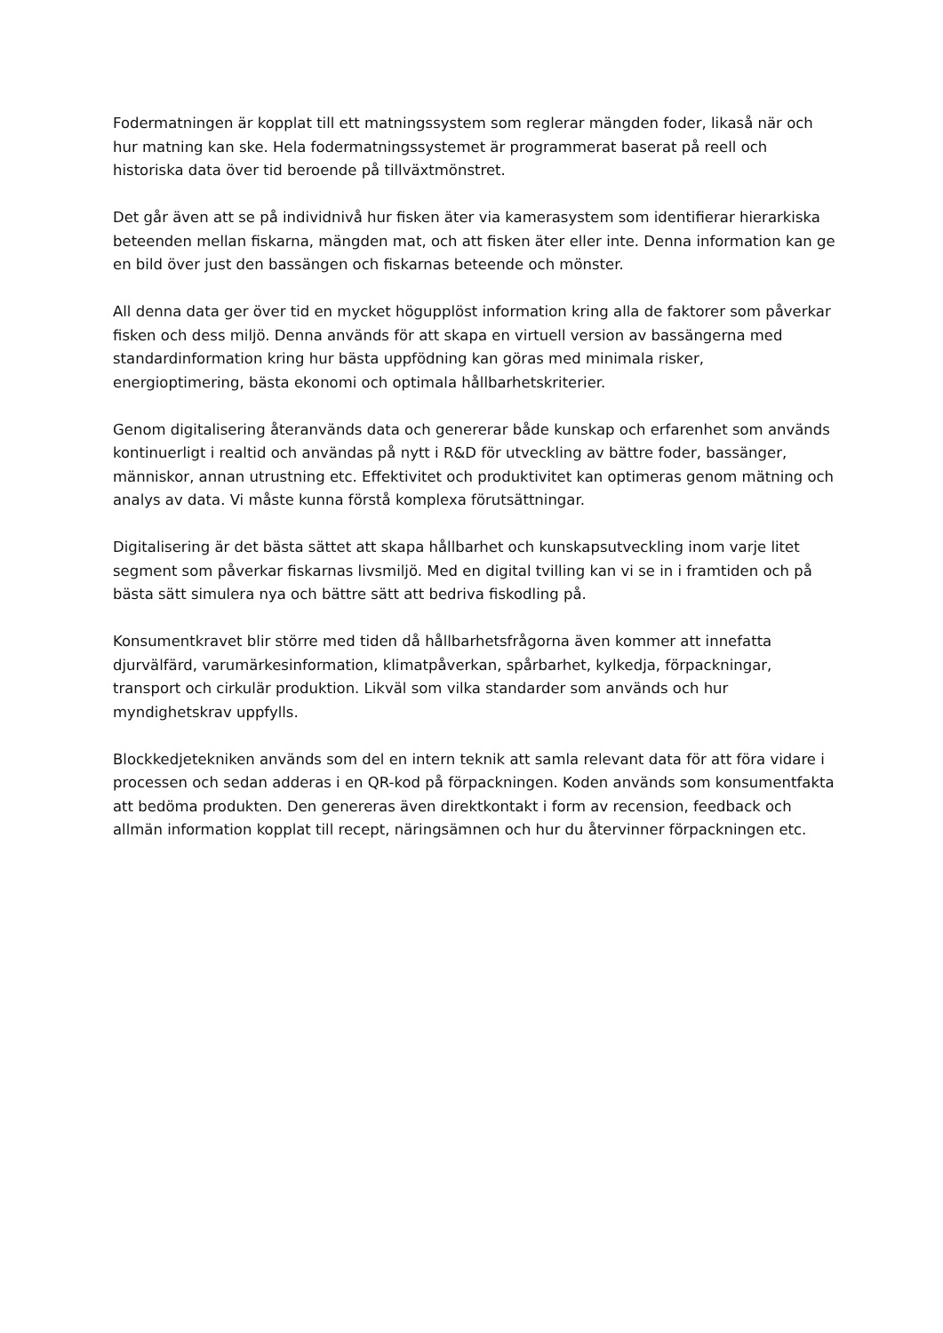Fodermatningen är kopplat till ett matningssystem som reglerar mängden foder, likaså när och hur matning kan ske. Hela fodermatningssystemet är programmerat baserat på reell och historiska data över tid beroende på tillväxtmönstret.
Det går även att se på individnivå hur fisken äter via kamerasystem som identifierar hierarkiska beteenden mellan fiskarna, mängden mat, och att fisken äter eller inte. Denna information kan ge en bild över just den bassängen och fiskarnas beteende och mönster.
All denna data ger över tid en mycket högupplöst information kring alla de faktorer som påverkar fisken och dess miljö. Denna används för att skapa en virtuell version av bassängerna med standardinformation kring hur bästa uppfödning kan göras med minimala risker, energioptimering, bästa ekonomi och optimala hållbarhetskriterier.
Genom digitalisering återanvänds data och genererar både kunskap och erfarenhet som används kontinuerligt i realtid och användas på nytt i R&D för utveckling av bättre foder, bassänger, människor, annan utrustning etc. Effektivitet och produktivitet kan optimeras genom mätning och analys av data. Vi måste kunna förstå komplexa förutsättningar.
Digitalisering är det bästa sättet att skapa hållbarhet och kunskapsutveckling inom varje litet segment som påverkar fiskarnas livsmiljö. Med en digital tvilling kan vi se in i framtiden och på bästa sätt simulera nya och bättre sätt att bedriva fiskodling på.
Konsumentkravet blir större med tiden då hållbarhetsfrågorna även kommer att innefatta djurvälfärd, varumärkesinformation, klimatpåverkan, spårbarhet, kylkedja, förpackningar, transport och cirkulär produktion. Likväl som vilka standarder som används och hur myndighetskrav uppfylls.
Blockkedjetekniken används som del en intern teknik att samla relevant data för att föra vidare i processen och sedan adderas i en QR-kod på förpackningen. Koden används som konsumentfakta att bedöma produkten. Den genereras även direktkontakt i form av recension, feedback och allmän information kopplat till recept, näringsämnen och hur du återvinner förpackningen etc.